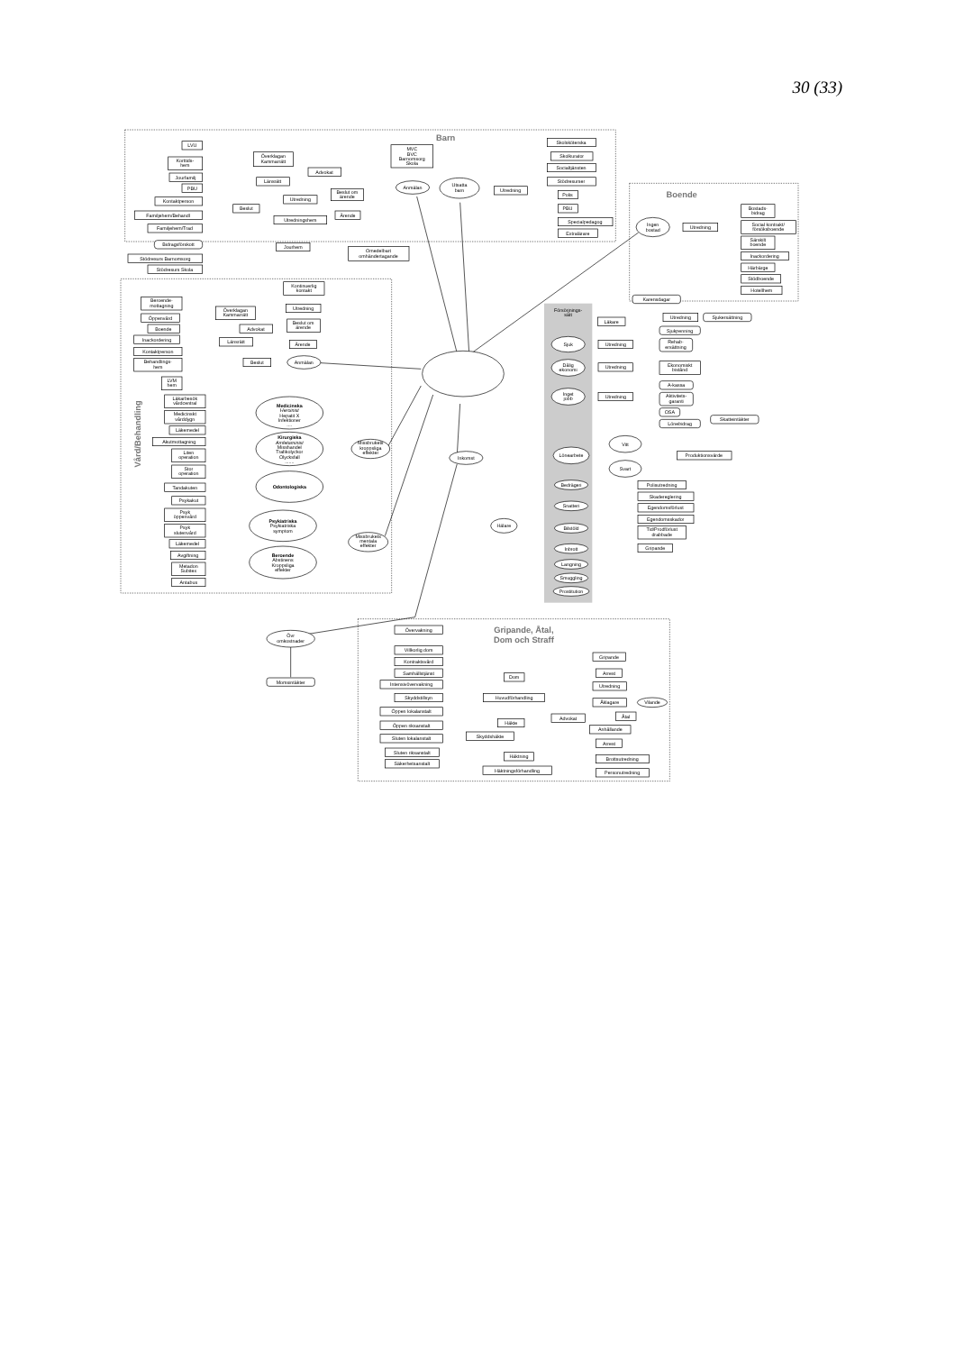30 (33)
Barn
LVU
Korttids-
hem
Jourfamilj
PBU
Kontaktperson
Familjehem/Behandl
Familjehem/Trad
Bidragsförskott
Stödresurs Barnomsorg
Stödresurs Skola
Beslut
Överklagan
Kammarrätt
Länsrätt
Advokat
Utredning
Utredningshem
Beslut om
ärende
Ärende
MVC
BVC
Barnomsorg
Skola
Anmälan
Jourhem
Omedelbart
omhändertagande
Utsatta
barn
Utredning
Skolsköterska
Skolkurator
Socialtjänsten
Stödresurser
Polis
PBU
Specialpedagog
Extralärare
Boende
Ingen
bostad
Utredning
Bostads-
bidrag
Social kontrakt/
försöksboende
Särskilt
boende
Inackordering
Härbärge
Stödboende
Hotellhem
Vård/Behandling
Beroende-
mottagning
Öppenvård
Boende
Inackordering
Kontaktperson
Behandlings-
hem
LVM
hem
Överklagan
Kammarrätt
Advokat
Länsrätt
Beslut
Kontinuerlig
kontakt
Utredning
Beslut om
ärende
Ärende
Anmälan
Läkarbesök
vårdcentral
Medicinskt
vårddygn
Läkemedel
Akutmottagning
Liten
operation
Stor
operation
Tandakuten
Medicinska
Heroinist
Hepatit X
Infektioner
....
Kirurgiska
Amfetaminist
Misshandel
Trafikolyckor
Olycksfall
.......
Odontologiska
Missbrukets
kroppsliga
effekter
Psykakut
Psyk
öppenvård
Psyk
slutenvård
Läkemedel
Avgiftning
Metadon
Subitex
Antabus
Psykiatriska
Psykiatriska
symptom
Beroende
Abstinens
Kroppsliga
effekter
Missbrukets
mentala
effekter
Inkomst
Övr
omkostnader
Momsintäkter
Försörjnings-
sätt
Sjuk
Dålig
ekonomi
Inget
jobb
Lönearbete
Bedrägeri
Snatteri
Bilstöld
Inbrott
Langning
Smuggling
Prostitution
Hälare
Läkare
Karensdagar
Utredning
Sjukersättning
Utredning
Sjukpenning
Rehab-
ersättning
Utredning
Ekonomiskt
bistånd
Utredning
A-kassa
Aktivitets-
garanti
OSA
Lönebidrag
Skatteintäkter
Vitt
Svart
Produktionsvärde
Polisutredning
Skadereglering
Egendomsförlust
Egendomsskador
Tid/Prodförlust
drabbade
Gripande
Gripande, Åtal,
Dom och Straff
Övervakning
Villkorlig dom
Kontraktsvård
Samhällstjänst
Intensivövervakning
Skyddstillsyn
Öppen lokalanstalt
Öppen riksanstalt
Sluten lokalanstalt
Sluten riksanstalt
Säkerhetsanstalt
Dom
Huvudförhandling
Häkte
Skyddshäkte
Häktning
Häktningsförhandling
Advokat
Gripande
Arrest
Utredning
Åklagare
Vilande
Åtal
Anhållande
Arrest
Brottsutredning
Personutredning